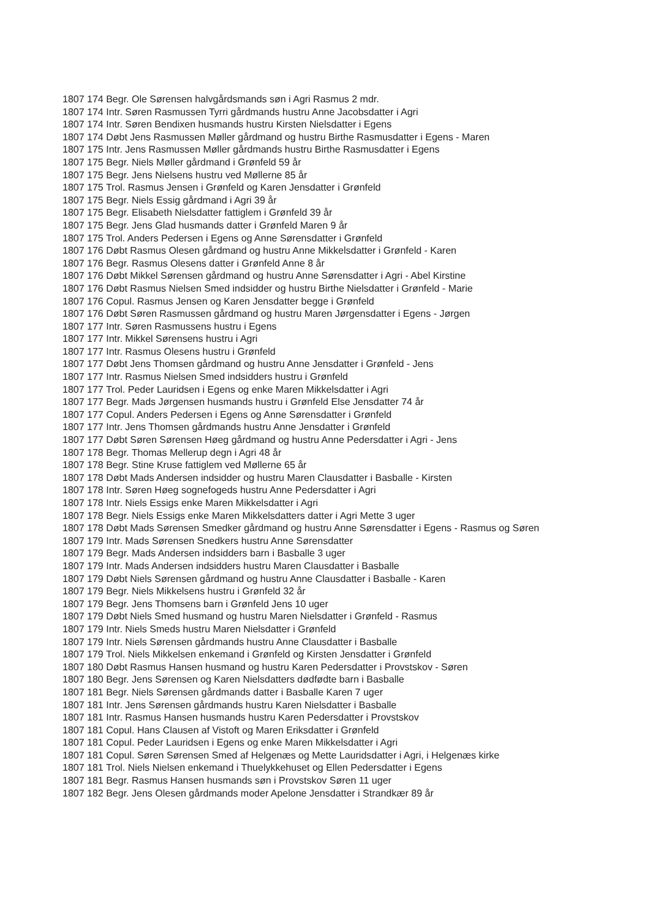1807 174 Begr. Ole Sørensen halvgårdsmands søn i Agri Rasmus 2 mdr.
1807 174 Intr. Søren Rasmussen Tyrri gårdmands hustru Anne Jacobsdatter i Agri
1807 174 Intr. Søren Bendixen husmands hustru Kirsten Nielsdatter i Egens
1807 174 Døbt Jens Rasmussen Møller gårdmand og hustru Birthe Rasmusdatter i Egens - Maren
1807 175 Intr. Jens Rasmussen Møller gårdmands hustru Birthe Rasmusdatter i Egens
1807 175 Begr. Niels Møller gårdmand i Grønfeld 59 år
1807 175 Begr. Jens Nielsens hustru ved Møllerne 85 år
1807 175 Trol. Rasmus Jensen i Grønfeld og Karen Jensdatter i Grønfeld
1807 175 Begr. Niels Essig gårdmand i Agri 39 år
1807 175 Begr. Elisabeth Nielsdatter fattiglem i Grønfeld 39 år
1807 175 Begr. Jens Glad husmands datter i Grønfeld Maren 9 år
1807 175 Trol. Anders Pedersen i Egens og Anne Sørensdatter i Grønfeld
1807 176 Døbt Rasmus Olesen gårdmand og hustru Anne Mikkelsdatter i Grønfeld - Karen
1807 176 Begr. Rasmus Olesens datter i Grønfeld Anne 8 år
1807 176 Døbt Mikkel Sørensen gårdmand og hustru Anne Sørensdatter i Agri - Abel Kirstine
1807 176 Døbt Rasmus Nielsen Smed indsidder og hustru Birthe Nielsdatter i Grønfeld - Marie
1807 176 Copul. Rasmus Jensen og Karen Jensdatter begge i Grønfeld
1807 176 Døbt Søren Rasmussen gårdmand og hustru Maren Jørgensdatter i Egens - Jørgen
1807 177 Intr. Søren Rasmussens hustru i Egens
1807 177 Intr. Mikkel Sørensens hustru i Agri
1807 177 Intr. Rasmus Olesens hustru i Grønfeld
1807 177 Døbt Jens Thomsen gårdmand og hustru Anne Jensdatter i Grønfeld - Jens
1807 177 Intr. Rasmus Nielsen Smed indsidders hustru i Grønfeld
1807 177 Trol. Peder Lauridsen i Egens og enke Maren Mikkelsdatter i Agri
1807 177 Begr. Mads Jørgensen husmands hustru i Grønfeld Else Jensdatter 74 år
1807 177 Copul. Anders Pedersen i Egens og Anne Sørensdatter i Grønfeld
1807 177 Intr. Jens Thomsen gårdmands hustru Anne Jensdatter i Grønfeld
1807 177 Døbt Søren Sørensen Høeg gårdmand og hustru Anne Pedersdatter i Agri - Jens
1807 178 Begr. Thomas Mellerup degn i Agri 48 år
1807 178 Begr. Stine Kruse fattiglem ved Møllerne 65 år
1807 178 Døbt Mads Andersen indsidder og hustru Maren Clausdatter i Basballe - Kirsten
1807 178 Intr. Søren Høeg sognefogeds hustru Anne Pedersdatter i Agri
1807 178 Intr. Niels Essigs enke Maren Mikkelsdatter i Agri
1807 178 Begr. Niels Essigs enke Maren Mikkelsdatters datter i Agri Mette 3 uger
1807 178 Døbt Mads Sørensen Smedker gårdmand og hustru Anne Sørensdatter i Egens - Rasmus og Søren
1807 179 Intr. Mads Sørensen Snedkers hustru Anne Sørensdatter
1807 179 Begr. Mads Andersen indsidders barn i Basballe 3 uger
1807 179 Intr. Mads Andersen indsidders hustru Maren Clausdatter i Basballe
1807 179 Døbt Niels Sørensen gårdmand og hustru Anne Clausdatter i Basballe - Karen
1807 179 Begr. Niels Mikkelsens hustru i Grønfeld 32 år
1807 179 Begr. Jens Thomsens barn i Grønfeld Jens 10 uger
1807 179 Døbt Niels Smed husmand og hustru Maren Nielsdatter i Grønfeld - Rasmus
1807 179 Intr. Niels Smeds hustru Maren Nielsdatter i Grønfeld
1807 179 Intr. Niels Sørensen gårdmands hustru Anne Clausdatter i Basballe
1807 179 Trol. Niels Mikkelsen enkemand i Grønfeld og Kirsten Jensdatter i Grønfeld
1807 180 Døbt Rasmus Hansen husmand og hustru Karen Pedersdatter i Provstskov - Søren
1807 180 Begr. Jens Sørensen og Karen Nielsdatters dødfødte barn i Basballe
1807 181 Begr. Niels Sørensen gårdmands datter i Basballe Karen 7 uger
1807 181 Intr. Jens Sørensen gårdmands hustru Karen Nielsdatter i Basballe
1807 181 Intr. Rasmus Hansen husmands hustru Karen Pedersdatter i Provstskov
1807 181 Copul. Hans Clausen af Vistoft og Maren Eriksdatter i Grønfeld
1807 181 Copul. Peder Lauridsen i Egens og enke Maren Mikkelsdatter i Agri
1807 181 Copul. Søren Sørensen Smed af Helgenæs og Mette Lauridsdatter i Agri, i Helgenæs kirke
1807 181 Trol. Niels Nielsen enkemand i Thuelykkehuset og Ellen Pedersdatter i Egens
1807 181 Begr. Rasmus Hansen husmands søn i Provstskov Søren 11 uger
1807 182 Begr. Jens Olesen gårdmands moder Apelone Jensdatter i Strandkær 89 år